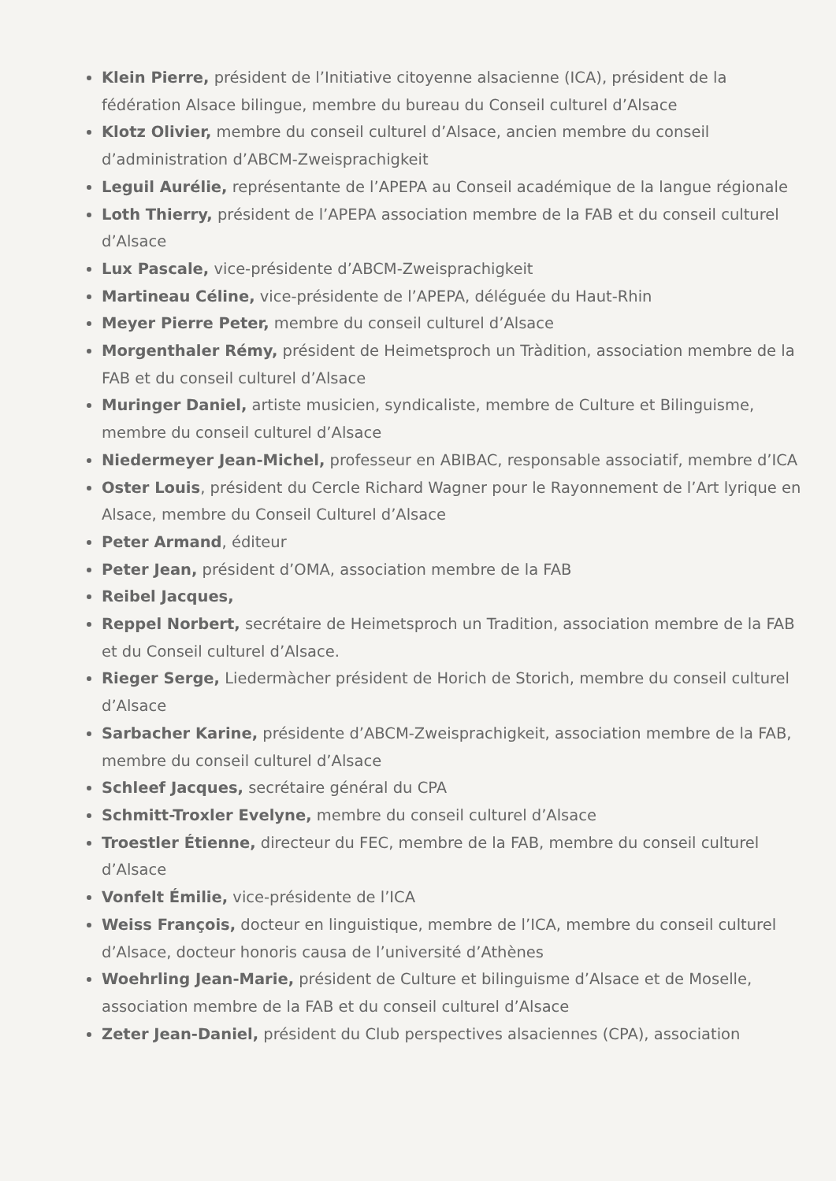Klein Pierre, président de l’Initiative citoyenne alsacienne (ICA), président de la fédération Alsace bilingue, membre du bureau du Conseil culturel d’Alsace
Klotz Olivier, membre du conseil culturel d’Alsace, ancien membre du conseil d’administration d’ABCM-Zweisprachigkeit
Leguil Aurélie, représentante de l’APEPA au Conseil académique de la langue régionale
Loth Thierry, président de l’APEPA association membre de la FAB et du conseil culturel d’Alsace
Lux Pascale, vice-présidente d’ABCM-Zweisprachigkeit
Martineau Céline, vice-présidente de l’APEPA, déléguée du Haut-Rhin
Meyer Pierre Peter, membre du conseil culturel d’Alsace
Morgenthaler Rémy, président de Heimetsproch un Tràdition, association membre de la FAB et du conseil culturel d’Alsace
Muringer Daniel, artiste musicien, syndicaliste, membre de Culture et Bilinguisme, membre du conseil culturel d’Alsace
Niedermeyer Jean-Michel, professeur en ABIBAC, responsable associatif, membre d’ICA
Oster Louis, président du Cercle Richard Wagner pour le Rayonnement de l’Art lyrique en Alsace, membre du Conseil Culturel d’Alsace
Peter Armand, éditeur
Peter Jean, président d’OMA, association membre de la FAB
Reibel Jacques,
Reppel Norbert, secrétaire de Heimetsproch un Tradition, association membre de la FAB et du Conseil culturel d’Alsace.
Rieger Serge, Liedermàcher président de Horich de Storich, membre du conseil culturel d’Alsace
Sarbacher Karine, présidente d’ABCM-Zweisprachigkeit, association membre de la FAB, membre du conseil culturel d’Alsace
Schleef Jacques, secrétaire général du CPA
Schmitt-Troxler Evelyne, membre du conseil culturel d’Alsace
Troestler Étienne, directeur du FEC, membre de la FAB, membre du conseil culturel d’Alsace
Vonfelt Émilie, vice-présidente de l’ICA
Weiss François, docteur en linguistique, membre de l’ICA, membre du conseil culturel d’Alsace, docteur honoris causa de l’université d’Athènes
Woehrling Jean-Marie, président de Culture et bilinguisme d’Alsace et de Moselle, association membre de la FAB et du conseil culturel d’Alsace
Zeter Jean-Daniel, président du Club perspectives alsaciennes (CPA), association